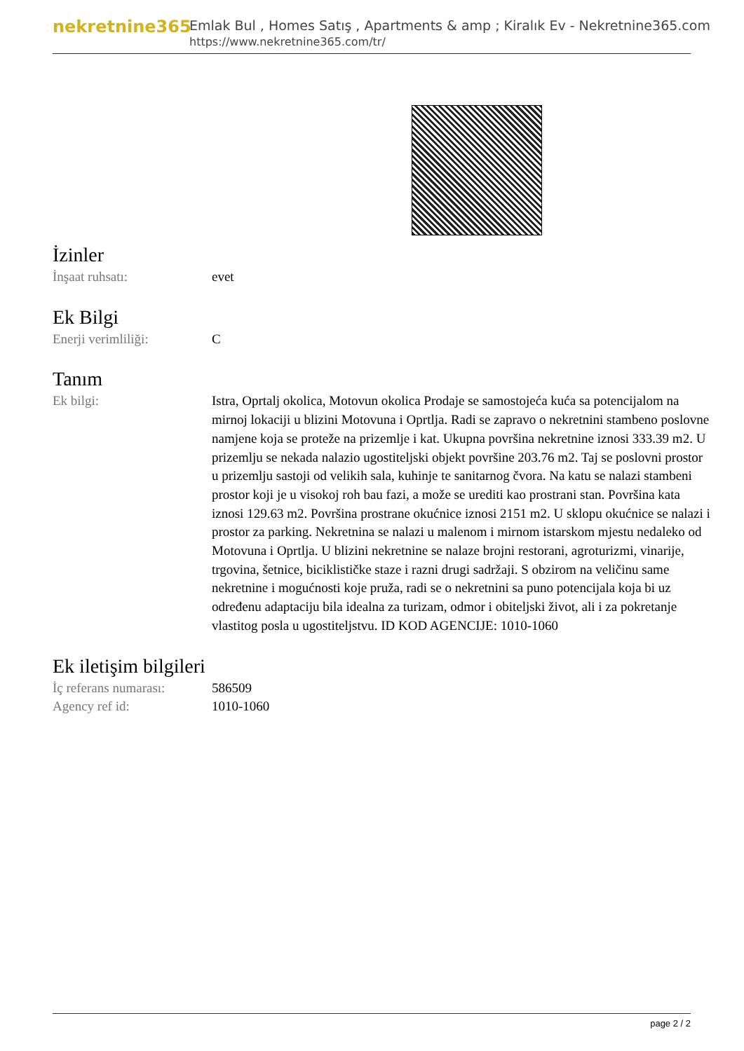nekretnine365
Emlak Bul , Homes Satış , Apartments & amp ; Kiralık Ev - Nekretnine365.com
https://www.nekretnine365.com/tr/
İzinler
| İnşaat ruhsatı: | evet |
Ek Bilgi
| Enerji verimliliği: | C |
Tanım
| Ek bilgi: | Istra, Oprtalj okolica, Motovun okolica Prodaje se samostojeća kuća sa potencijalom na mirnoj lokaciji u blizini Motovuna i Oprtlja. Radi se zapravo o nekretnini stambeno poslovne namjene koja se proteže na prizemlje i kat. Ukupna površina nekretnine iznosi 333.39 m2. U prizemlju se nekada nalazio ugostiteljski objekt površine 203.76 m2. Taj se poslovni prostor u prizemlju sastoji od velikih sala, kuhinje te sanitarnog čvora. Na katu se nalazi stambeni prostor koji je u visokoj roh bau fazi, a može se urediti kao prostrani stan. Površina kata iznosi 129.63 m2. Površina prostrane okućnice iznosi 2151 m2. U sklopu okućnice se nalazi i prostor za parking. Nekretnina se nalazi u malenom i mirnom istarskom mjestu nedaleko od Motovuna i Oprtlja. U blizini nekretnine se nalaze brojni restorani, agroturizmi, vinarije, trgovina, šetnice, biciklističke staze i razni drugi sadržaji. S obzirom na veličinu same nekretnine i mogućnosti koje pruža, radi se o nekretnini sa puno potencijala koja bi uz određenu adaptaciju bila idealna za turizam, odmor i obiteljski život, ali i za pokretanje vlastitog posla u ugostiteljstvu. ID KOD AGENCIJE: 1010-1060 |
Ek iletişim bilgileri
| İç referans numarası: | 586509 |
| Agency ref id: | 1010-1060 |
page 2 / 2